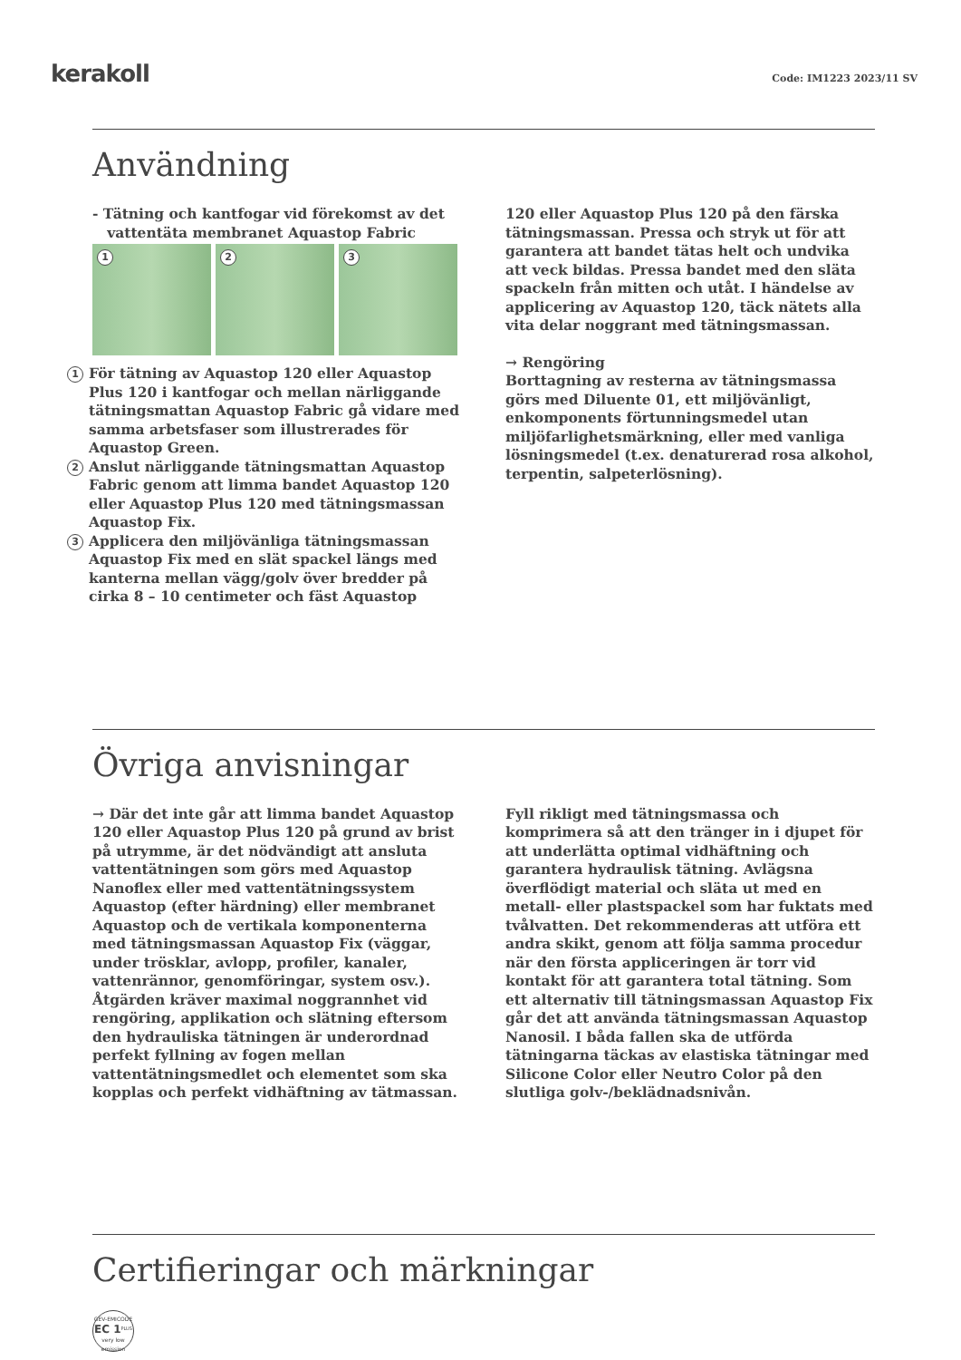kerakoll
Code: IM1223 2023/11 SV
Användning
- Tätning och kantfogar vid förekomst av det
vattentäta membranet Aquastop Fabric
1
2
3
1
För tätning av Aquastop 120 eller Aquastop Plus 120 i kantfogar och mellan närliggande tätningsmattan Aquastop Fabric gå vidare med samma arbetsfaser som illustrerades för Aquastop Green.
2
Anslut närliggande tätningsmattan Aquastop Fabric genom att limma bandet Aquastop 120 eller Aquastop Plus 120 med tätningsmassan Aquastop Fix.
3
Applicera den miljövänliga tätningsmassan Aquastop Fix med en slät spackel längs med kanterna mellan vägg/golv över bredder på cirka 8 – 10 centimeter och fäst Aquastop
120 eller Aquastop Plus 120 på den färska tätningsmassan. Pressa och stryk ut för att garantera att bandet tätas helt och undvika att veck bildas. Pressa bandet med den släta spackeln från mitten och utåt. I händelse av applicering av Aquastop 120, täck nätets alla vita delar noggrant med tätningsmassan.
→ Rengöring
Borttagning av resterna av tätningsmassa görs med Diluente 01, ett miljövänligt, enkomponents förtunningsmedel utan miljöfarlighetsmärkning, eller med vanliga lösningsmedel (t.ex. denaturerad rosa alkohol, terpentin, salpeterlösning).
Övriga anvisningar
→ Där det inte går att limma bandet Aquastop 120 eller Aquastop Plus 120 på grund av brist på utrymme, är det nödvändigt att ansluta vattentätningen som görs med Aquastop Nanoflex eller med vattentätningssystem Aquastop (efter härdning) eller membranet Aquastop och de vertikala komponenterna med tätningsmassan Aquastop Fix (väggar, under trösklar, avlopp, profiler, kanaler, vattenrännor, genomföringar, system osv.). Åtgärden kräver maximal noggrannhet vid rengöring, applikation och slätning eftersom den hydrauliska tätningen är underordnad perfekt fyllning av fogen mellan vattentätningsmedlet och elementet som ska kopplas och perfekt vidhäftning av tätmassan.
Fyll rikligt med tätningsmassa och komprimera så att den tränger in i djupet för att underlätta optimal vidhäftning och garantera hydraulisk tätning. Avlägsna överflödigt material och släta ut med en metall- eller plastspackel som har fuktats med tvålvatten. Det rekommenderas att utföra ett andra skikt, genom att följa samma procedur när den första appliceringen är torr vid kontakt för att garantera total tätning. Som ett alternativ till tätningsmassan Aquastop Fix går det att använda tätningsmassan Aquastop Nanosil. I båda fallen ska de utförda tätningarna täckas av elastiska tätningar med Silicone Color eller Neutro Color på den slutliga golv-/beklädnadsnivån.
Certifieringar och märkningar
GEV-EMICODE
EC 1<sup>PLUS</sup>
very low emission